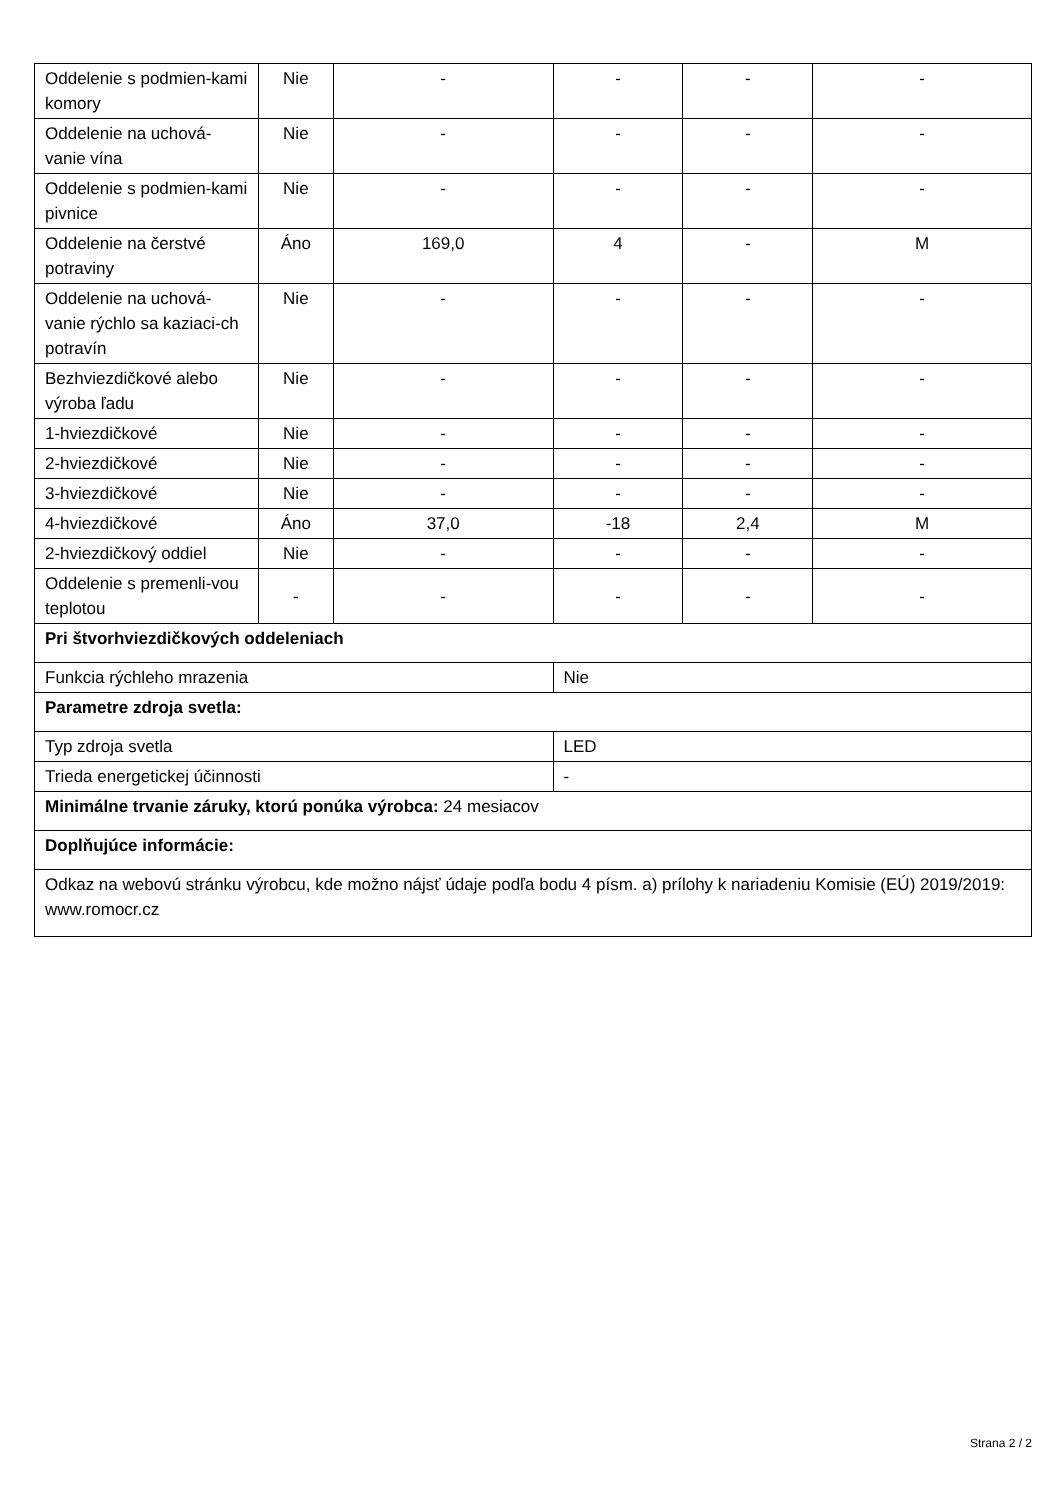| Oddelenie s podmien-kami komory | Nie | - | - | - | - |
| Oddelenie na uchová-vanie vína | Nie | - | - | - | - |
| Oddelenie s podmien-kami pivnice | Nie | - | - | - | - |
| Oddelenie na čerstvé potraviny | Áno | 169,0 | 4 | - | M |
| Oddelenie na uchová-vanie rýchlo sa kaziaci-ch potravín | Nie | - | - | - | - |
| Bezhviezdičkové alebo výroba ľadu | Nie | - | - | - | - |
| 1-hviezdičkové | Nie | - | - | - | - |
| 2-hviezdičkové | Nie | - | - | - | - |
| 3-hviezdičkové | Nie | - | - | - | - |
| 4-hviezdičkové | Áno | 37,0 | -18 | 2,4 | M |
| 2-hviezdičkový oddiel | Nie | - | - | - | - |
| Oddelenie s premenli-vou teplotou | - | - | - | - | - |
| Pri štvorhviezdičkových oddeleniach | | | | | |
| Funkcia rýchleho mrazenia | | | Nie | | |
| Parametre zdroja svetla: | | | | | |
| Typ zdroja svetla | | | LED | | |
| Trieda energetickej účinnosti | | | - | | |
| Minimálne trvanie záruky, ktorú ponúka výrobca: 24 mesiacov | | | | | |
| Doplňujúce informácie: | | | | | |
| Odkaz na webovú stránku výrobcu, kde možno nájsť údaje podľa bodu 4 písm. a) prílohy k nariadeniu Komisie (EÚ) 2019/2019: www.romocr.cz | | | | | |
Strana 2 / 2